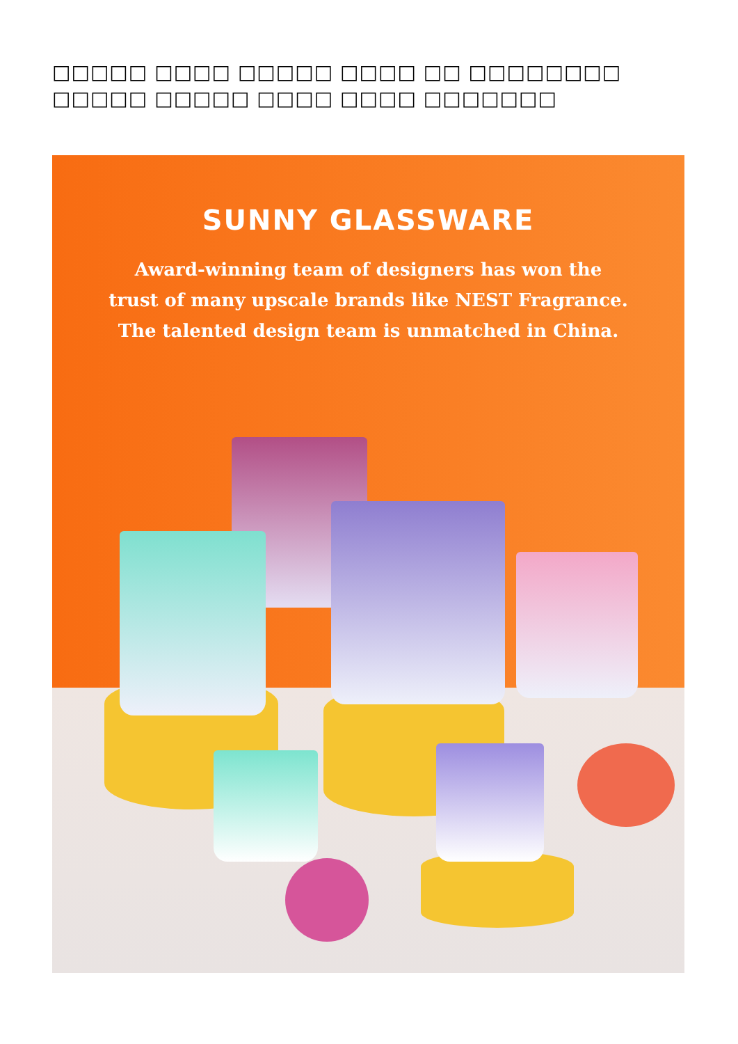□□□□□ □□□□ □□□□□ □□□□ □□ □□□□□□□□ □□□□□ □□□□□ □□□□ □□□□ □□□□□□□
SUNNY GLASSWARE
Award-winning team of designers has won the
trust of many upscale brands like NEST Fragrance.
The talented design team is unmatched in China.